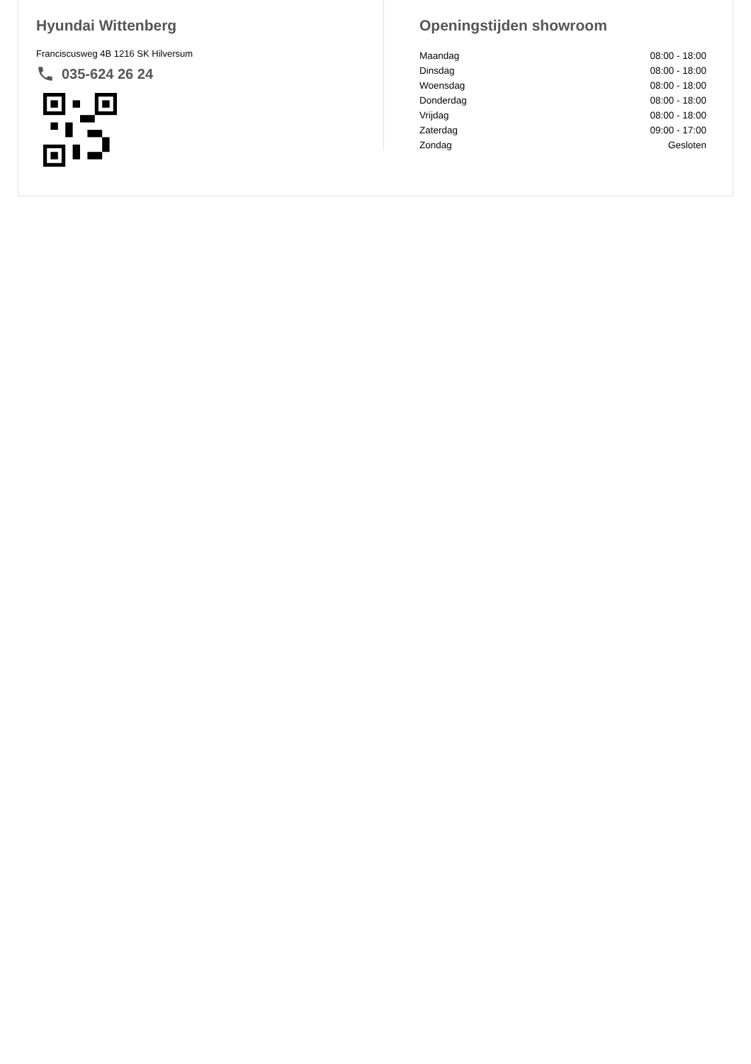Hyundai Wittenberg
Franciscusweg 4B 1216 SK Hilversum
035-624 26 24
Openingstijden showroom
| Maandag | 08:00 - 18:00 |
| Dinsdag | 08:00 - 18:00 |
| Woensdag | 08:00 - 18:00 |
| Donderdag | 08:00 - 18:00 |
| Vrijdag | 08:00 - 18:00 |
| Zaterdag | 09:00 - 17:00 |
| Zondag | Gesloten |